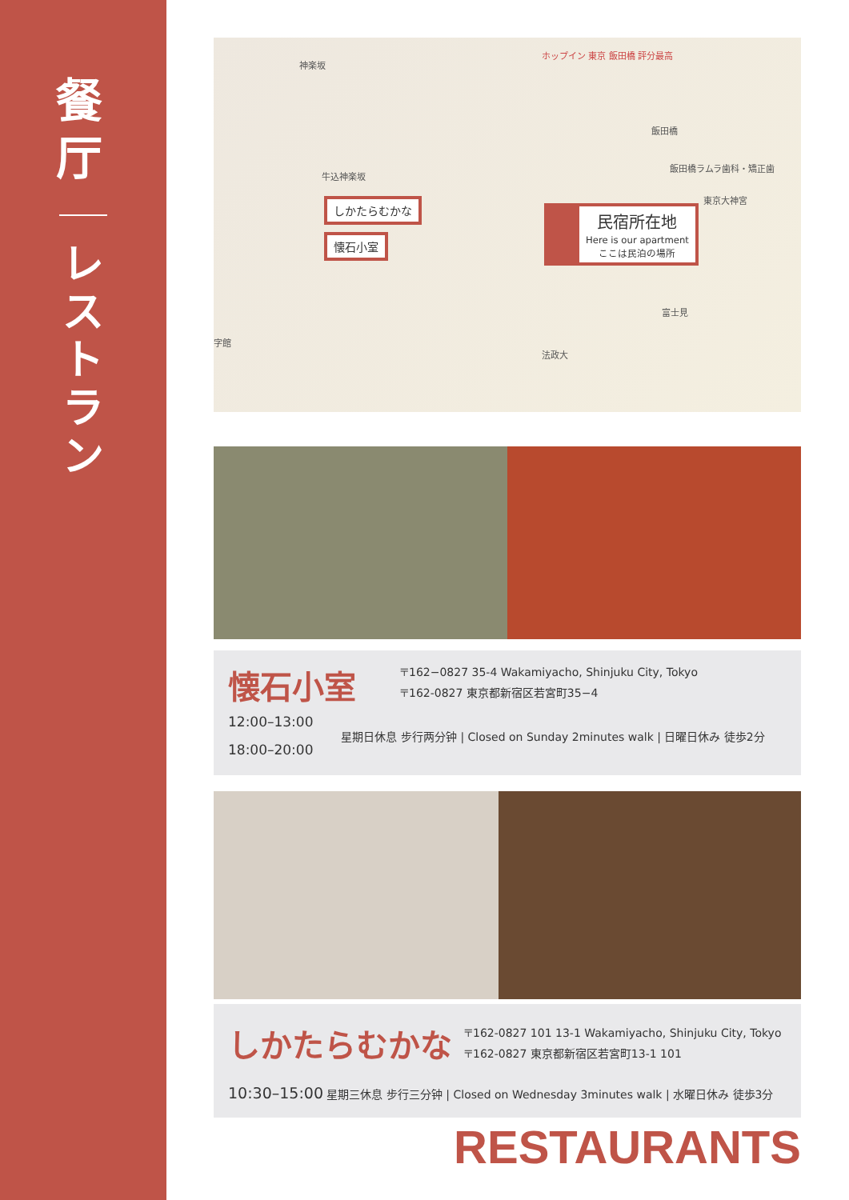餐 厅
レ ス ト ラ ン
神楽坂
ホップイン 東京 飯田橋 評分最高
飯田橋
飯田橋ラムラ歯科・矯正歯
東京大神宮
牛込神楽坂
富士見
法政大
字館
しかたらむかな
懐石小室
民宿所在地
Here is our apartment
ここは民泊の場所
懐石小室
〒162−0827 35-4 Wakamiyacho, Shinjuku City, Tokyo
〒162-0827 東京都新宿区若宮町35−4
12:00–13:00
18:00–20:00
星期日休息 步行两分钟 | Closed on Sunday 2minutes walk | 日曜日休み 徒歩2分
しかたらむかな
〒162-0827 101 13-1 Wakamiyacho, Shinjuku City, Tokyo
〒162-0827 東京都新宿区若宮町13-1 101
10:30–15:00 星期三休息 步行三分钟 | Closed on Wednesday 3minutes walk | 水曜日休み 徒歩3分
RESTAURANTS